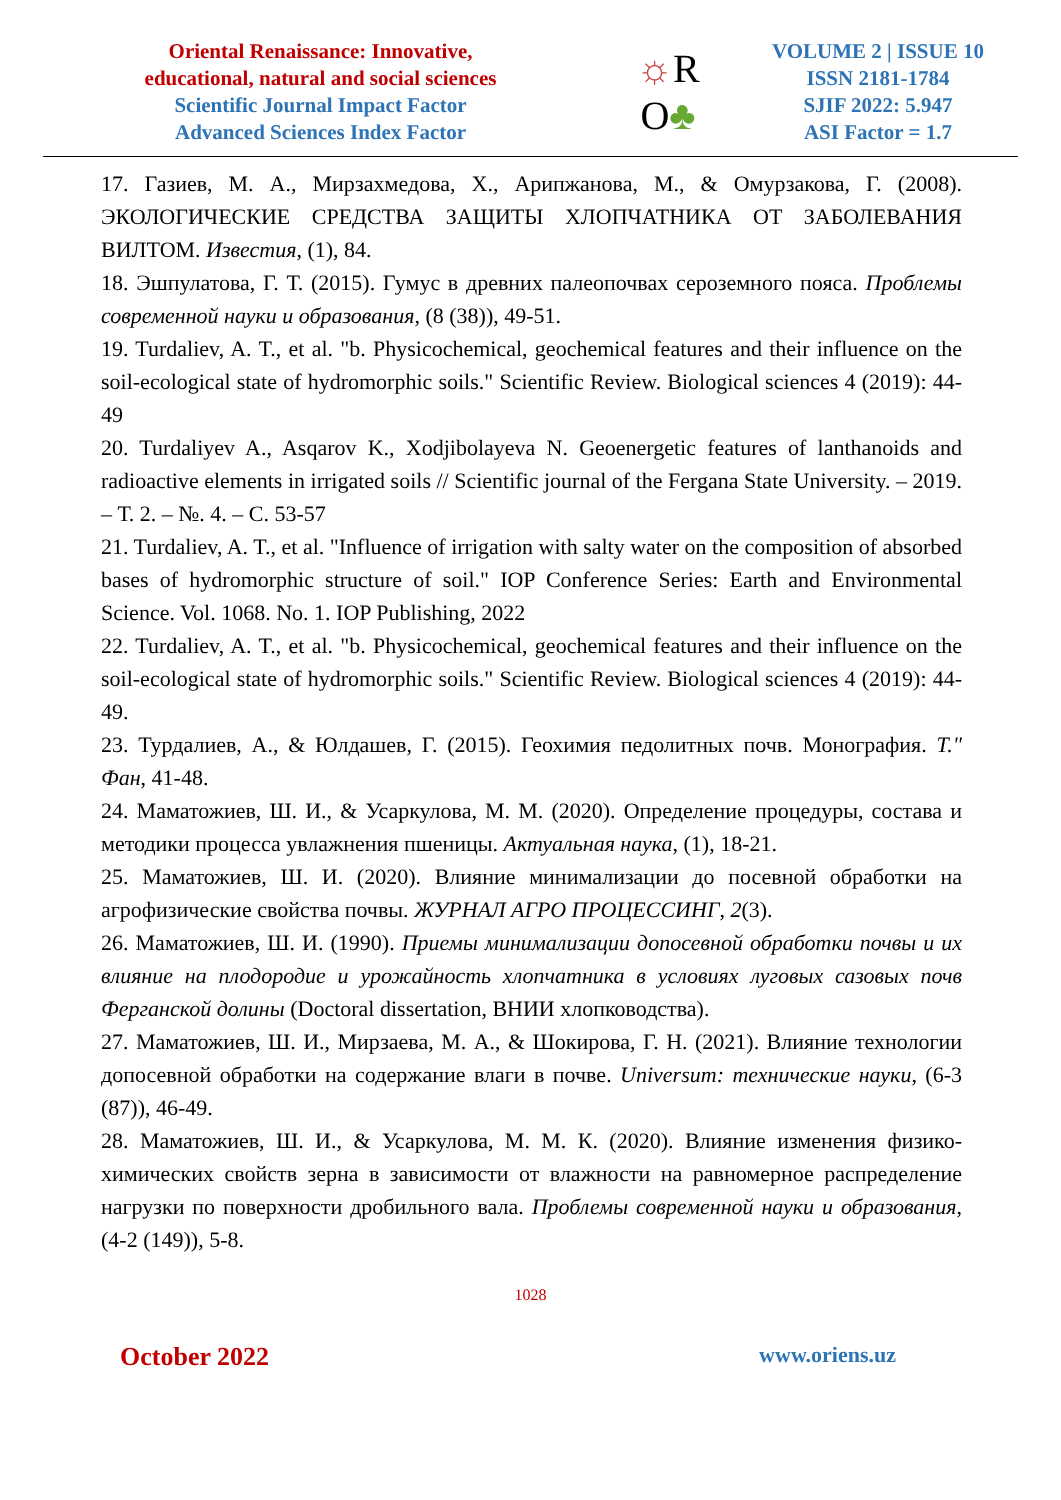Oriental Renaissance: Innovative,
educational, natural and social sciences
Scientific Journal Impact Factor
Advanced Sciences Index Factor
☼R
O♣
VOLUME 2 | ISSUE 10
ISSN 2181-1784
SJIF 2022: 5.947
ASI Factor = 1.7
17. Газиев, М. А., Мирзахмедова, Х., Арипжанова, М., & Омурзакова, Г. (2008). ЭКОЛОГИЧЕСКИЕ СРЕДСТВА ЗАЩИТЫ ХЛОПЧАТНИКА ОТ ЗАБОЛЕВАНИЯ ВИЛТОМ. Известия, (1), 84.
18. Эшпулатова, Г. Т. (2015). Гумус в древних палеопочвах сероземного пояса. Проблемы современной науки и образования, (8 (38)), 49-51.
19. Turdaliev, A. T., et al. "b. Physicochemical, geochemical features and their influence on the soil-ecological state of hydromorphic soils." Scientific Review. Biological sciences 4 (2019): 44-49
20. Turdaliyev A., Asqarov K., Xodjibolayeva N. Geoenergetic features of lanthanoids and radioactive elements in irrigated soils // Scientific journal of the Fergana State University. – 2019. – Т. 2. – №. 4. – С. 53-57
21. Turdaliev, A. T., et al. "Influence of irrigation with salty water on the composition of absorbed bases of hydromorphic structure of soil." IOP Conference Series: Earth and Environmental Science. Vol. 1068. No. 1. IOP Publishing, 2022
22. Turdaliev, A. T., et al. "b. Physicochemical, geochemical features and their influence on the soil-ecological state of hydromorphic soils." Scientific Review. Biological sciences 4 (2019): 44-49.
23. Турдалиев, А., & Юлдашев, Г. (2015). Геохимия педолитных почв. Монография. Т." Фан, 41-48.
24. Маматожиев, Ш. И., & Усаркулова, М. М. (2020). Определение процедуры, состава и методики процесса увлажнения пшеницы. Актуальная наука, (1), 18-21.
25. Маматожиев, Ш. И. (2020). Влияние минимализации до посевной обработки на агрофизические свойства почвы. ЖУРНАЛ АГРО ПРОЦЕССИНГ, 2(3).
26. Маматожиев, Ш. И. (1990). Приемы минимализации допосевной обработки почвы и их влияние на плодородие и урожайность хлопчатника в условиях луговых сазовых почв Ферганской долины (Doctoral dissertation, ВНИИ хлопководства).
27. Маматожиев, Ш. И., Мирзаева, М. А., & Шокирова, Г. Н. (2021). Влияние технологии допосевной обработки на содержание влаги в почве. Universum: технические науки, (6-3 (87)), 46-49.
28. Маматожиев, Ш. И., & Усаркулова, М. М. К. (2020). Влияние изменения физико-химических свойств зерна в зависимости от влажности на равномерное распределение нагрузки по поверхности дробильного вала. Проблемы современной науки и образования, (4-2 (149)), 5-8.
1028
October 2022 www.oriens.uz